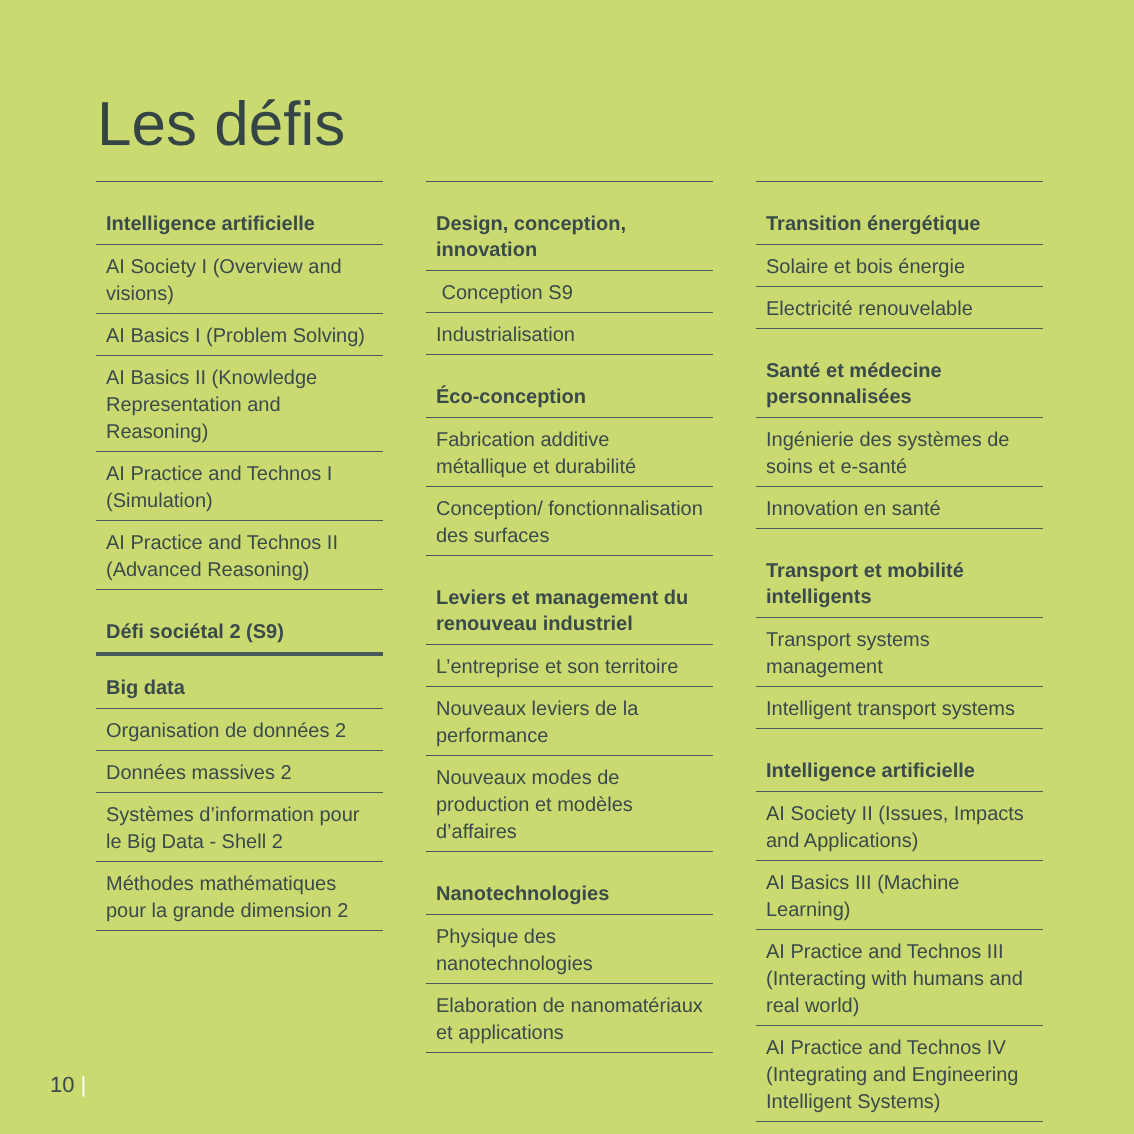Les défis
Intelligence artificielle
AI Society I (Overview and visions)
AI Basics I (Problem Solving)
AI Basics II (Knowledge Representation and Reasoning)
AI Practice and Technos I (Simulation)
AI Practice and Technos II (Advanced Reasoning)
Défi sociétal 2 (S9)
Big data
Organisation de données 2
Données massives 2
Systèmes d’information pour le Big Data - Shell 2
Méthodes mathématiques pour la grande dimension 2
Design, conception, innovation
Conception S9
Industrialisation
Éco-conception
Fabrication additive métallique et durabilité
Conception/ fonctionnalisation des surfaces
Leviers et management du renouveau industriel
L’entreprise et son territoire
Nouveaux leviers de la performance
Nouveaux modes de production et modèles d’affaires
Nanotechnologies
Physique des nanotechnologies
Elaboration de nanomatériaux et applications
Transition énergétique
Solaire et bois énergie
Electricité renouvelable
Santé et médecine personnalisées
Ingénierie des systèmes de soins et e-santé
Innovation en santé
Transport et mobilité intelligents
Transport systems management
Intelligent transport systems
Intelligence artificielle
AI Society II (Issues, Impacts and Applications)
AI Basics III (Machine Learning)
AI Practice and Technos III (Interacting with humans and real world)
AI Practice and Technos IV (Integrating and Engineering Intelligent Systems)
10 |